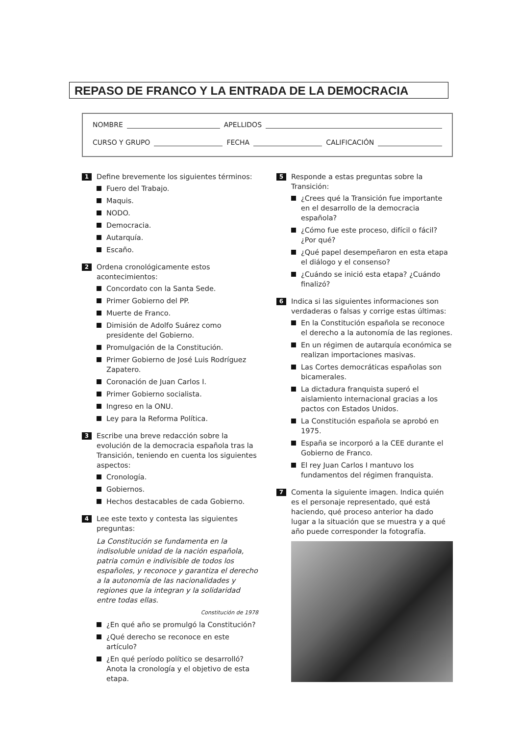REPASO DE FRANCO Y LA ENTRADA DE LA DEMOCRACIA
NOMBRE APELLIDOS
CURSO Y GRUPO FECHA CALIFICACIÓN
1
Define brevemente los siguientes términos:
Fuero del Trabajo.
Maquis.
NODO.
Democracia.
Autarquía.
Escaño.
2
Ordena cronológicamente estos acontecimientos:
Concordato con la Santa Sede.
Primer Gobierno del PP.
Muerte de Franco.
Dimisión de Adolfo Suárez como presidente del Gobierno.
Promulgación de la Constitución.
Primer Gobierno de José Luis Rodríguez Zapatero.
Coronación de Juan Carlos I.
Primer Gobierno socialista.
Ingreso en la ONU.
Ley para la Reforma Política.
3
Escribe una breve redacción sobre la evolución de la democracia española tras la Transición, teniendo en cuenta los siguientes aspectos:
Cronología.
Gobiernos.
Hechos destacables de cada Gobierno.
4
Lee este texto y contesta las siguientes preguntas:
La Constitución se fundamenta en la indisoluble unidad de la nación española, patria común e indivisible de todos los españoles, y reconoce y garantiza el derecho a la autonomía de las nacionalidades y regiones que la integran y la solidaridad entre todas ellas.
Constitución de 1978
¿En qué año se promulgó la Constitución?
¿Qué derecho se reconoce en este artículo?
¿En qué período político se desarrolló? Anota la cronología y el objetivo de esta etapa.
5
Responde a estas preguntas sobre la Transición:
¿Crees qué la Transición fue importante en el desarrollo de la democracia española?
¿Cómo fue este proceso, difícil o fácil? ¿Por qué?
¿Qué papel desempeñaron en esta etapa el diálogo y el consenso?
¿Cuándo se inició esta etapa? ¿Cuándo finalizó?
6
Indica si las siguientes informaciones son verdaderas o falsas y corrige estas últimas:
En la Constitución española se reconoce el derecho a la autonomía de las regiones.
En un régimen de autarquía económica se realizan importaciones masivas.
Las Cortes democráticas españolas son bicamerales.
La dictadura franquista superó el aislamiento internacional gracias a los pactos con Estados Unidos.
La Constitución española se aprobó en 1975.
España se incorporó a la CEE durante el Gobierno de Franco.
El rey Juan Carlos I mantuvo los fundamentos del régimen franquista.
7
Comenta la siguiente imagen. Indica quién es el personaje representado, qué está haciendo, qué proceso anterior ha dado lugar a la situación que se muestra y a qué año puede corresponder la fotografía.